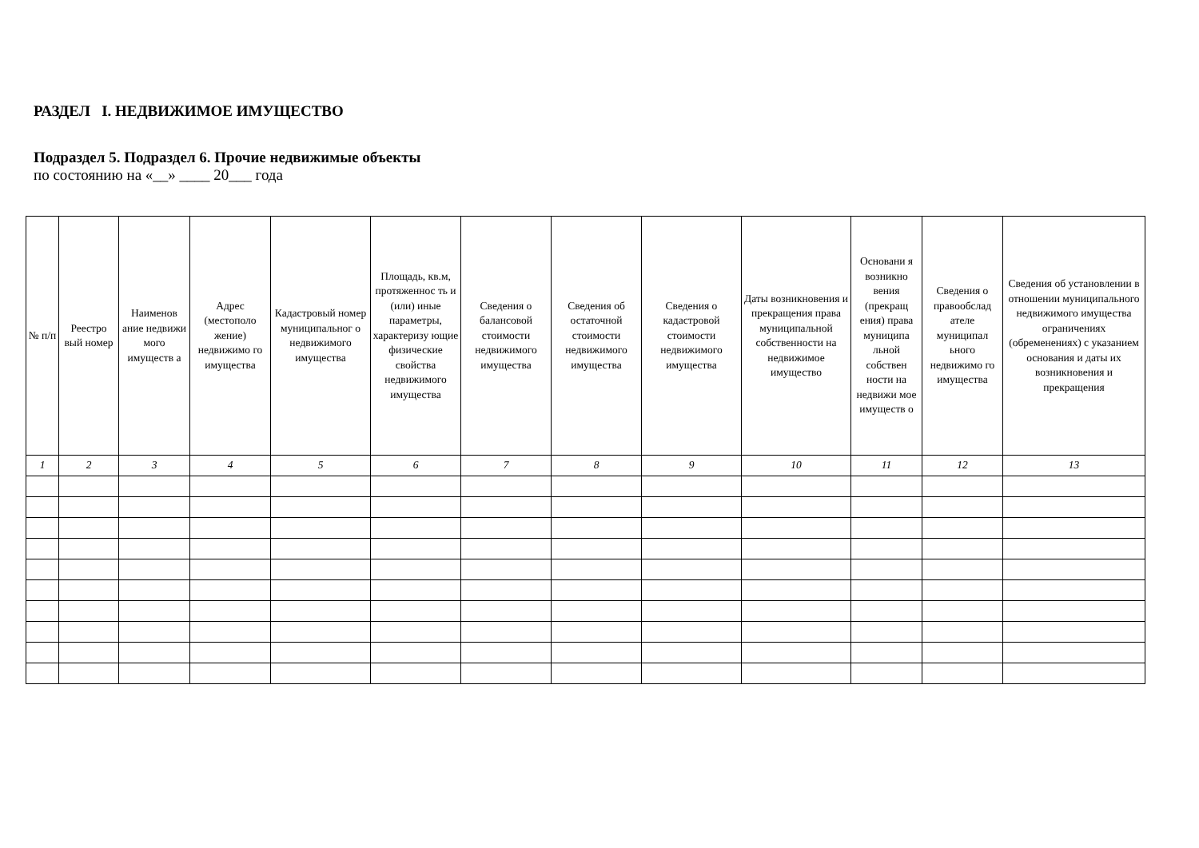РАЗДЕЛ I. НЕДВИЖИМОЕ ИМУЩЕСТВО
Подраздел 5. Подраздел 6. Прочие недвижимые объекты
по состоянию на «__» ____ 20___ года
| № п/п | Реестро вый номер | Наименов ание недвижи мого имуществ а | Адрес (местополо жение) недвижимо го имущества | Кадастровый номер муниципальног о недвижимого имущества | Площадь, кв.м, протяженнос ть и (или) иные параметры, характеризу ющие физические свойства недвижимого имущества | Сведения о балансовой стоимости недвижимого имущества | Сведения об остаточной стоимости недвижимого имущества | Сведения о кадастровой стоимости недвижимого имущества | Даты возникновения и прекращения права муниципальной собственности на недвижимое имущество | Основани я возникно вения (прекращ ения) права муниципа льной собствен ности на недвижи мое имуществ о | Сведения о правообслад ателе муниципал ьного недвижимо го имущества | Сведения об установлении в отношении муниципального недвижимого имущества ограничениях (обременениях) с указанием основания и даты их возникновения и прекращения |
| --- | --- | --- | --- | --- | --- | --- | --- | --- | --- | --- | --- | --- |
| 1 | 2 | 3 | 4 | 5 | 6 | 7 | 8 | 9 | 10 | 11 | 12 | 13 |